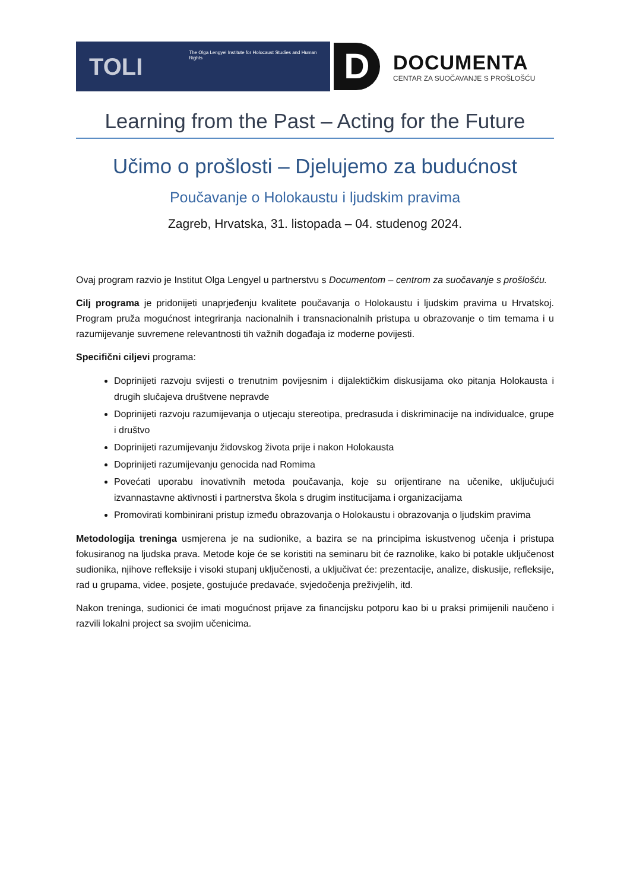TOLI
The Olga Lengyel Institute for Holocaust Studies and Human Rights
D
DOCUMENTA
CENTAR ZA SUOČAVANJE S PROŠLOŠĆU
Learning from the Past – Acting for the Future
Učimo o prošlosti – Djelujemo za budućnost
Poučavanje o Holokaustu i ljudskim pravima
Zagreb, Hrvatska, 31. listopada – 04. studenog 2024.
Ovaj program razvio je Institut Olga Lengyel u partnerstvu s Documentom – centrom za suočavanje s prošlošću.
Cilj programa je pridonijeti unaprjeđenju kvalitete poučavanja o Holokaustu i ljudskim pravima u Hrvatskoj. Program pruža mogućnost integriranja nacionalnih i transnacionalnih pristupa u obrazovanje o tim temama i u razumijevanje suvremene relevantnosti tih važnih događaja iz moderne povijesti.
Specifični ciljevi programa:
Doprinijeti razvoju svijesti o trenutnim povijesnim i dijalektičkim diskusijama oko pitanja Holokausta i drugih slučajeva društvene nepravde
Doprinijeti razvoju razumijevanja o utjecaju stereotipa, predrasuda i diskriminacije na individualce, grupe i društvo
Doprinijeti razumijevanju židovskog života prije i nakon Holokausta
Doprinijeti razumijevanju genocida nad Romima
Povećati uporabu inovativnih metoda poučavanja, koje su orijentirane na učenike, uključujući izvannastavne aktivnosti i partnerstva škola s drugim institucijama i organizacijama
Promovirati kombinirani pristup između obrazovanja o Holokaustu i obrazovanja o ljudskim pravima
Metodologija treninga usmjerena je na sudionike, a bazira se na principima iskustvenog učenja i pristupa fokusiranog na ljudska prava. Metode koje će se koristiti na seminaru bit će raznolike, kako bi potakle uključenost sudionika, njihove refleksije i visoki stupanj uključenosti, a uključivat će: prezentacije, analize, diskusije, refleksije, rad u grupama, videe, posjete, gostujuće predavaće, svjedočenja preživjelih, itd.
Nakon treninga, sudionici će imati mogućnost prijave za financijsku potporu kao bi u praksi primijenili naučeno i razvili lokalni project sa svojim učenicima.